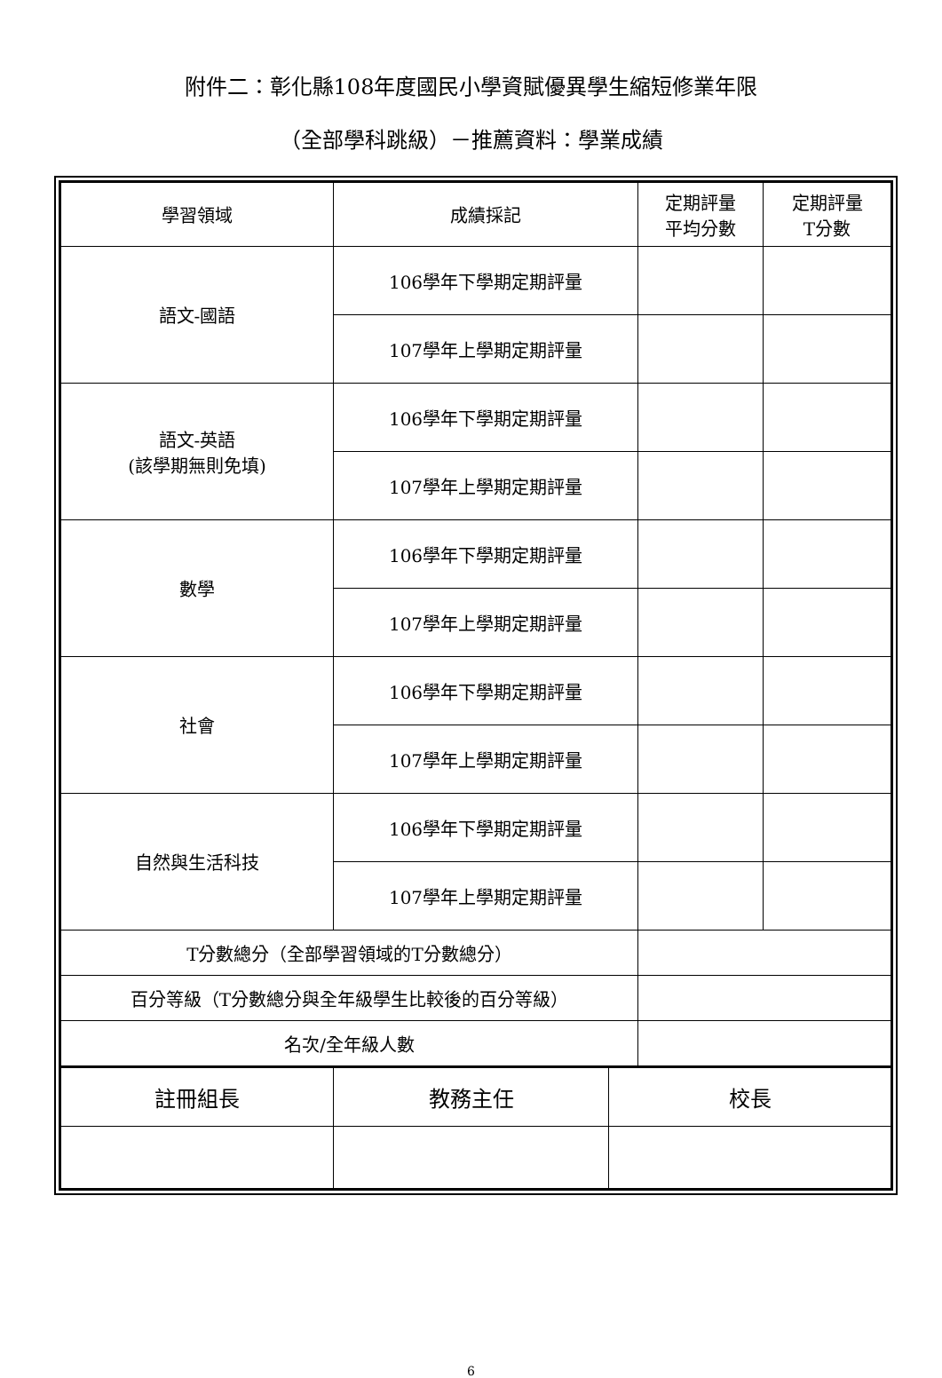附件二：彰化縣108年度國民小學資賦優異學生縮短修業年限
（全部學科跳級）－推薦資料：學業成績
| 學習領域 | 成績採記 | 定期評量 平均分數 | 定期評量 T分數 |
| --- | --- | --- | --- |
| 語文-國語 | 106學年下學期定期評量 | | |
| | 107學年上學期定期評量 | | |
| 語文-英語 (該學期無則免填) | 106學年下學期定期評量 | | |
| | 107學年上學期定期評量 | | |
| 數學 | 106學年下學期定期評量 | | |
| | 107學年上學期定期評量 | | |
| 社會 | 106學年下學期定期評量 | | |
| | 107學年上學期定期評量 | | |
| 自然與生活科技 | 106學年下學期定期評量 | | |
| | 107學年上學期定期評量 | | |
| T分數總分（全部學習領域的T分數總分） | | | |
| 百分等級（T分數總分與全年級學生比較後的百分等級） | | | |
| 名次/全年級人數 | | | |
| 註冊組長 | 教務主任 | 校長 |
6